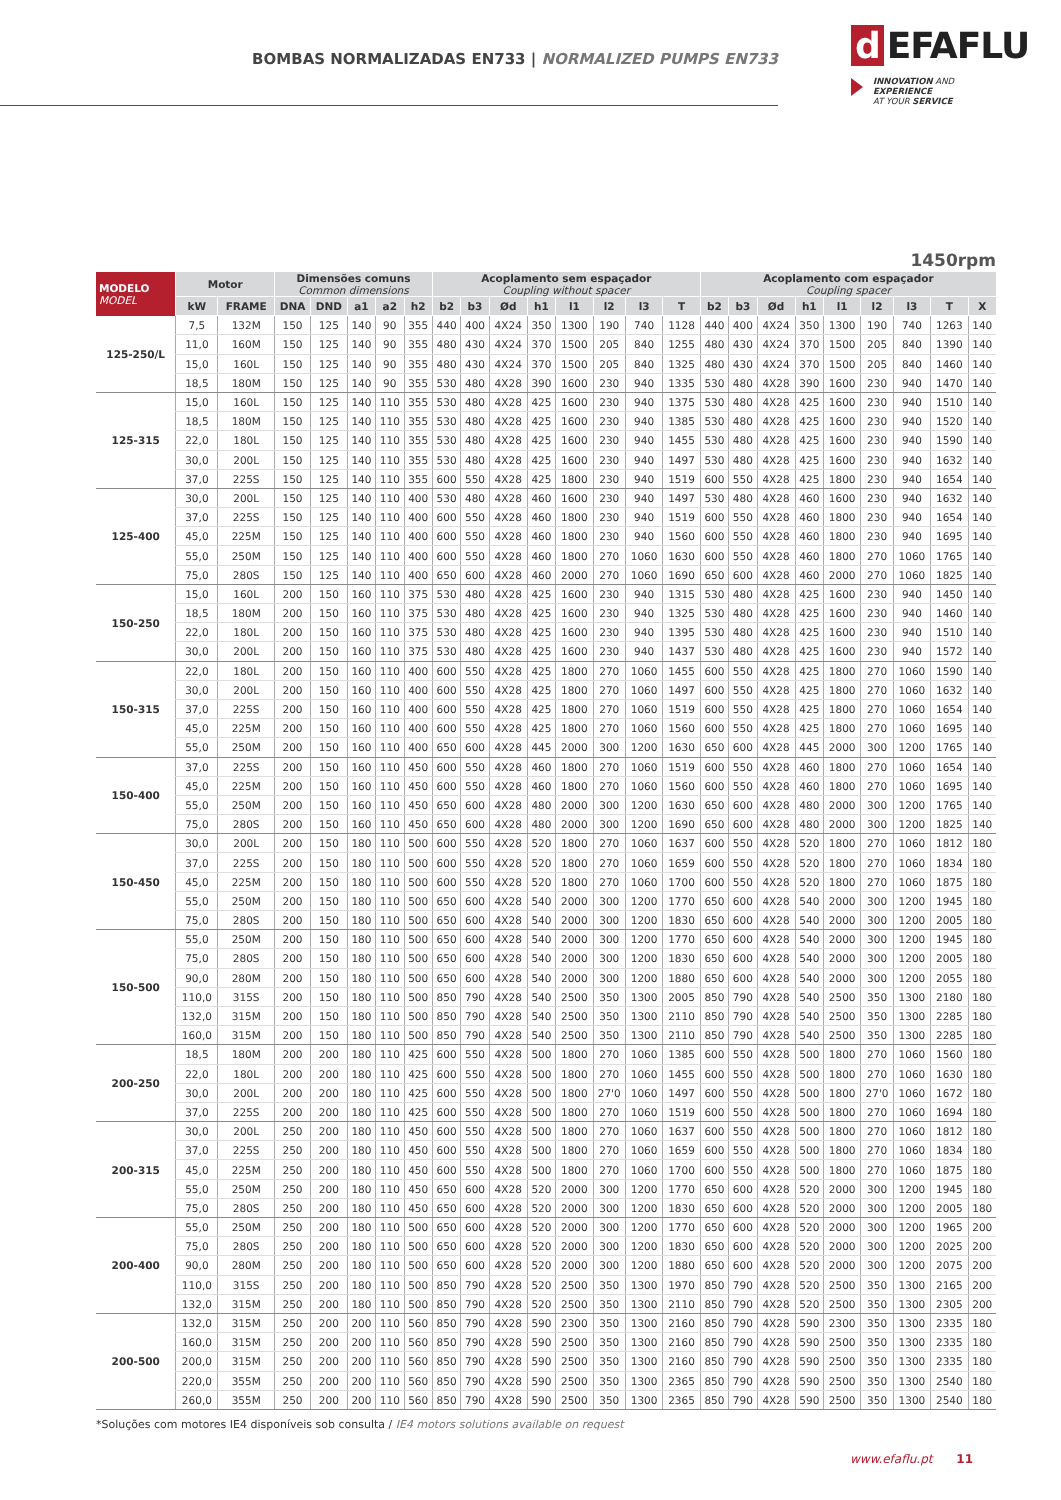BOMBAS NORMALIZADAS EN733 | NORMALIZED PUMPS EN733
d EFAFLU
INNOVATION AND EXPERIENCE
AT YOUR SERVICE
1450rpm
| MODELO MODEL | Motor | | Dimensões comuns Common dimensions | | | | | Acoplamento sem espaçador Coupling without spacer | | | | | | | | Acoplamento com espaçador Coupling spacer | | | | | | | | |
| --- | --- | --- | --- | --- | --- | --- | --- | --- | --- | --- | --- | --- | --- | --- | --- | --- | --- | --- | --- | --- | --- | --- | --- | --- |
| | kW | FRAME | DNA | DND | a1 | a2 | h2 | b2 | b3 | Ød | h1 | l1 | l2 | l3 | T | b2 | b3 | Ød | h1 | l1 | l2 | l3 | T | X |
| 125-250/L | 7,5 | 132M | 150 | 125 | 140 | 90 | 355 | 440 | 400 | 4X24 | 350 | 1300 | 190 | 740 | 1128 | 440 | 400 | 4X24 | 350 | 1300 | 190 | 740 | 1263 | 140 |
| | 11,0 | 160M | 150 | 125 | 140 | 90 | 355 | 480 | 430 | 4X24 | 370 | 1500 | 205 | 840 | 1255 | 480 | 430 | 4X24 | 370 | 1500 | 205 | 840 | 1390 | 140 |
| | 15,0 | 160L | 150 | 125 | 140 | 90 | 355 | 480 | 430 | 4X24 | 370 | 1500 | 205 | 840 | 1325 | 480 | 430 | 4X24 | 370 | 1500 | 205 | 840 | 1460 | 140 |
| | 18,5 | 180M | 150 | 125 | 140 | 90 | 355 | 530 | 480 | 4X28 | 390 | 1600 | 230 | 940 | 1335 | 530 | 480 | 4X28 | 390 | 1600 | 230 | 940 | 1470 | 140 |
| 125-315 | 15,0 | 160L | 150 | 125 | 140 | 110 | 355 | 530 | 480 | 4X28 | 425 | 1600 | 230 | 940 | 1375 | 530 | 480 | 4X28 | 425 | 1600 | 230 | 940 | 1510 | 140 |
| | 18,5 | 180M | 150 | 125 | 140 | 110 | 355 | 530 | 480 | 4X28 | 425 | 1600 | 230 | 940 | 1385 | 530 | 480 | 4X28 | 425 | 1600 | 230 | 940 | 1520 | 140 |
| | 22,0 | 180L | 150 | 125 | 140 | 110 | 355 | 530 | 480 | 4X28 | 425 | 1600 | 230 | 940 | 1455 | 530 | 480 | 4X28 | 425 | 1600 | 230 | 940 | 1590 | 140 |
| | 30,0 | 200L | 150 | 125 | 140 | 110 | 355 | 530 | 480 | 4X28 | 425 | 1600 | 230 | 940 | 1497 | 530 | 480 | 4X28 | 425 | 1600 | 230 | 940 | 1632 | 140 |
| | 37,0 | 225S | 150 | 125 | 140 | 110 | 355 | 600 | 550 | 4X28 | 425 | 1800 | 230 | 940 | 1519 | 600 | 550 | 4X28 | 425 | 1800 | 230 | 940 | 1654 | 140 |
| 125-400 | 30,0 | 200L | 150 | 125 | 140 | 110 | 400 | 530 | 480 | 4X28 | 460 | 1600 | 230 | 940 | 1497 | 530 | 480 | 4X28 | 460 | 1600 | 230 | 940 | 1632 | 140 |
| | 37,0 | 225S | 150 | 125 | 140 | 110 | 400 | 600 | 550 | 4X28 | 460 | 1800 | 230 | 940 | 1519 | 600 | 550 | 4X28 | 460 | 1800 | 230 | 940 | 1654 | 140 |
| | 45,0 | 225M | 150 | 125 | 140 | 110 | 400 | 600 | 550 | 4X28 | 460 | 1800 | 230 | 940 | 1560 | 600 | 550 | 4X28 | 460 | 1800 | 230 | 940 | 1695 | 140 |
| | 55,0 | 250M | 150 | 125 | 140 | 110 | 400 | 600 | 550 | 4X28 | 460 | 1800 | 270 | 1060 | 1630 | 600 | 550 | 4X28 | 460 | 1800 | 270 | 1060 | 1765 | 140 |
| | 75,0 | 280S | 150 | 125 | 140 | 110 | 400 | 650 | 600 | 4X28 | 460 | 2000 | 270 | 1060 | 1690 | 650 | 600 | 4X28 | 460 | 2000 | 270 | 1060 | 1825 | 140 |
| 150-250 | 15,0 | 160L | 200 | 150 | 160 | 110 | 375 | 530 | 480 | 4X28 | 425 | 1600 | 230 | 940 | 1315 | 530 | 480 | 4X28 | 425 | 1600 | 230 | 940 | 1450 | 140 |
| | 18,5 | 180M | 200 | 150 | 160 | 110 | 375 | 530 | 480 | 4X28 | 425 | 1600 | 230 | 940 | 1325 | 530 | 480 | 4X28 | 425 | 1600 | 230 | 940 | 1460 | 140 |
| | 22,0 | 180L | 200 | 150 | 160 | 110 | 375 | 530 | 480 | 4X28 | 425 | 1600 | 230 | 940 | 1395 | 530 | 480 | 4X28 | 425 | 1600 | 230 | 940 | 1510 | 140 |
| | 30,0 | 200L | 200 | 150 | 160 | 110 | 375 | 530 | 480 | 4X28 | 425 | 1600 | 230 | 940 | 1437 | 530 | 480 | 4X28 | 425 | 1600 | 230 | 940 | 1572 | 140 |
| 150-315 | 22,0 | 180L | 200 | 150 | 160 | 110 | 400 | 600 | 550 | 4X28 | 425 | 1800 | 270 | 1060 | 1455 | 600 | 550 | 4X28 | 425 | 1800 | 270 | 1060 | 1590 | 140 |
| | 30,0 | 200L | 200 | 150 | 160 | 110 | 400 | 600 | 550 | 4X28 | 425 | 1800 | 270 | 1060 | 1497 | 600 | 550 | 4X28 | 425 | 1800 | 270 | 1060 | 1632 | 140 |
| | 37,0 | 225S | 200 | 150 | 160 | 110 | 400 | 600 | 550 | 4X28 | 425 | 1800 | 270 | 1060 | 1519 | 600 | 550 | 4X28 | 425 | 1800 | 270 | 1060 | 1654 | 140 |
| | 45,0 | 225M | 200 | 150 | 160 | 110 | 400 | 600 | 550 | 4X28 | 425 | 1800 | 270 | 1060 | 1560 | 600 | 550 | 4X28 | 425 | 1800 | 270 | 1060 | 1695 | 140 |
| | 55,0 | 250M | 200 | 150 | 160 | 110 | 400 | 650 | 600 | 4X28 | 445 | 2000 | 300 | 1200 | 1630 | 650 | 600 | 4X28 | 445 | 2000 | 300 | 1200 | 1765 | 140 |
| 150-400 | 37,0 | 225S | 200 | 150 | 160 | 110 | 450 | 600 | 550 | 4X28 | 460 | 1800 | 270 | 1060 | 1519 | 600 | 550 | 4X28 | 460 | 1800 | 270 | 1060 | 1654 | 140 |
| | 45,0 | 225M | 200 | 150 | 160 | 110 | 450 | 600 | 550 | 4X28 | 460 | 1800 | 270 | 1060 | 1560 | 600 | 550 | 4X28 | 460 | 1800 | 270 | 1060 | 1695 | 140 |
| | 55,0 | 250M | 200 | 150 | 160 | 110 | 450 | 650 | 600 | 4X28 | 480 | 2000 | 300 | 1200 | 1630 | 650 | 600 | 4X28 | 480 | 2000 | 300 | 1200 | 1765 | 140 |
| | 75,0 | 280S | 200 | 150 | 160 | 110 | 450 | 650 | 600 | 4X28 | 480 | 2000 | 300 | 1200 | 1690 | 650 | 600 | 4X28 | 480 | 2000 | 300 | 1200 | 1825 | 140 |
| 150-450 | 30,0 | 200L | 200 | 150 | 180 | 110 | 500 | 600 | 550 | 4X28 | 520 | 1800 | 270 | 1060 | 1637 | 600 | 550 | 4X28 | 520 | 1800 | 270 | 1060 | 1812 | 180 |
| | 37,0 | 225S | 200 | 150 | 180 | 110 | 500 | 600 | 550 | 4X28 | 520 | 1800 | 270 | 1060 | 1659 | 600 | 550 | 4X28 | 520 | 1800 | 270 | 1060 | 1834 | 180 |
| | 45,0 | 225M | 200 | 150 | 180 | 110 | 500 | 600 | 550 | 4X28 | 520 | 1800 | 270 | 1060 | 1700 | 600 | 550 | 4X28 | 520 | 1800 | 270 | 1060 | 1875 | 180 |
| | 55,0 | 250M | 200 | 150 | 180 | 110 | 500 | 650 | 600 | 4X28 | 540 | 2000 | 300 | 1200 | 1770 | 650 | 600 | 4X28 | 540 | 2000 | 300 | 1200 | 1945 | 180 |
| | 75,0 | 280S | 200 | 150 | 180 | 110 | 500 | 650 | 600 | 4X28 | 540 | 2000 | 300 | 1200 | 1830 | 650 | 600 | 4X28 | 540 | 2000 | 300 | 1200 | 2005 | 180 |
| 150-500 | 55,0 | 250M | 200 | 150 | 180 | 110 | 500 | 650 | 600 | 4X28 | 540 | 2000 | 300 | 1200 | 1770 | 650 | 600 | 4X28 | 540 | 2000 | 300 | 1200 | 1945 | 180 |
| | 75,0 | 280S | 200 | 150 | 180 | 110 | 500 | 650 | 600 | 4X28 | 540 | 2000 | 300 | 1200 | 1830 | 650 | 600 | 4X28 | 540 | 2000 | 300 | 1200 | 2005 | 180 |
| | 90,0 | 280M | 200 | 150 | 180 | 110 | 500 | 650 | 600 | 4X28 | 540 | 2000 | 300 | 1200 | 1880 | 650 | 600 | 4X28 | 540 | 2000 | 300 | 1200 | 2055 | 180 |
| | 110,0 | 315S | 200 | 150 | 180 | 110 | 500 | 850 | 790 | 4X28 | 540 | 2500 | 350 | 1300 | 2005 | 850 | 790 | 4X28 | 540 | 2500 | 350 | 1300 | 2180 | 180 |
| | 132,0 | 315M | 200 | 150 | 180 | 110 | 500 | 850 | 790 | 4X28 | 540 | 2500 | 350 | 1300 | 2110 | 850 | 790 | 4X28 | 540 | 2500 | 350 | 1300 | 2285 | 180 |
| | 160,0 | 315M | 200 | 150 | 180 | 110 | 500 | 850 | 790 | 4X28 | 540 | 2500 | 350 | 1300 | 2110 | 850 | 790 | 4X28 | 540 | 2500 | 350 | 1300 | 2285 | 180 |
| 200-250 | 18,5 | 180M | 200 | 200 | 180 | 110 | 425 | 600 | 550 | 4X28 | 500 | 1800 | 270 | 1060 | 1385 | 600 | 550 | 4X28 | 500 | 1800 | 270 | 1060 | 1560 | 180 |
| | 22,0 | 180L | 200 | 200 | 180 | 110 | 425 | 600 | 550 | 4X28 | 500 | 1800 | 270 | 1060 | 1455 | 600 | 550 | 4X28 | 500 | 1800 | 270 | 1060 | 1630 | 180 |
| | 30,0 | 200L | 200 | 200 | 180 | 110 | 425 | 600 | 550 | 4X28 | 500 | 1800 | 27'0 | 1060 | 1497 | 600 | 550 | 4X28 | 500 | 1800 | 27'0 | 1060 | 1672 | 180 |
| | 37,0 | 225S | 200 | 200 | 180 | 110 | 425 | 600 | 550 | 4X28 | 500 | 1800 | 270 | 1060 | 1519 | 600 | 550 | 4X28 | 500 | 1800 | 270 | 1060 | 1694 | 180 |
| 200-315 | 30,0 | 200L | 250 | 200 | 180 | 110 | 450 | 600 | 550 | 4X28 | 500 | 1800 | 270 | 1060 | 1637 | 600 | 550 | 4X28 | 500 | 1800 | 270 | 1060 | 1812 | 180 |
| | 37,0 | 225S | 250 | 200 | 180 | 110 | 450 | 600 | 550 | 4X28 | 500 | 1800 | 270 | 1060 | 1659 | 600 | 550 | 4X28 | 500 | 1800 | 270 | 1060 | 1834 | 180 |
| | 45,0 | 225M | 250 | 200 | 180 | 110 | 450 | 600 | 550 | 4X28 | 500 | 1800 | 270 | 1060 | 1700 | 600 | 550 | 4X28 | 500 | 1800 | 270 | 1060 | 1875 | 180 |
| | 55,0 | 250M | 250 | 200 | 180 | 110 | 450 | 650 | 600 | 4X28 | 520 | 2000 | 300 | 1200 | 1770 | 650 | 600 | 4X28 | 520 | 2000 | 300 | 1200 | 1945 | 180 |
| | 75,0 | 280S | 250 | 200 | 180 | 110 | 450 | 650 | 600 | 4X28 | 520 | 2000 | 300 | 1200 | 1830 | 650 | 600 | 4X28 | 520 | 2000 | 300 | 1200 | 2005 | 180 |
| 200-400 | 55,0 | 250M | 250 | 200 | 180 | 110 | 500 | 650 | 600 | 4X28 | 520 | 2000 | 300 | 1200 | 1770 | 650 | 600 | 4X28 | 520 | 2000 | 300 | 1200 | 1965 | 200 |
| | 75,0 | 280S | 250 | 200 | 180 | 110 | 500 | 650 | 600 | 4X28 | 520 | 2000 | 300 | 1200 | 1830 | 650 | 600 | 4X28 | 520 | 2000 | 300 | 1200 | 2025 | 200 |
| | 90,0 | 280M | 250 | 200 | 180 | 110 | 500 | 650 | 600 | 4X28 | 520 | 2000 | 300 | 1200 | 1880 | 650 | 600 | 4X28 | 520 | 2000 | 300 | 1200 | 2075 | 200 |
| | 110,0 | 315S | 250 | 200 | 180 | 110 | 500 | 850 | 790 | 4X28 | 520 | 2500 | 350 | 1300 | 1970 | 850 | 790 | 4X28 | 520 | 2500 | 350 | 1300 | 2165 | 200 |
| | 132,0 | 315M | 250 | 200 | 180 | 110 | 500 | 850 | 790 | 4X28 | 520 | 2500 | 350 | 1300 | 2110 | 850 | 790 | 4X28 | 520 | 2500 | 350 | 1300 | 2305 | 200 |
| 200-500 | 132,0 | 315M | 250 | 200 | 200 | 110 | 560 | 850 | 790 | 4X28 | 590 | 2300 | 350 | 1300 | 2160 | 850 | 790 | 4X28 | 590 | 2300 | 350 | 1300 | 2335 | 180 |
| | 160,0 | 315M | 250 | 200 | 200 | 110 | 560 | 850 | 790 | 4X28 | 590 | 2500 | 350 | 1300 | 2160 | 850 | 790 | 4X28 | 590 | 2500 | 350 | 1300 | 2335 | 180 |
| | 200,0 | 315M | 250 | 200 | 200 | 110 | 560 | 850 | 790 | 4X28 | 590 | 2500 | 350 | 1300 | 2160 | 850 | 790 | 4X28 | 590 | 2500 | 350 | 1300 | 2335 | 180 |
| | 220,0 | 355M | 250 | 200 | 200 | 110 | 560 | 850 | 790 | 4X28 | 590 | 2500 | 350 | 1300 | 2365 | 850 | 790 | 4X28 | 590 | 2500 | 350 | 1300 | 2540 | 180 |
| | 260,0 | 355M | 250 | 200 | 200 | 110 | 560 | 850 | 790 | 4X28 | 590 | 2500 | 350 | 1300 | 2365 | 850 | 790 | 4X28 | 590 | 2500 | 350 | 1300 | 2540 | 180 |
*Soluções com motores IE4 disponíveis sob consulta / IE4 motors solutions available on request
www.efaflu.pt 11